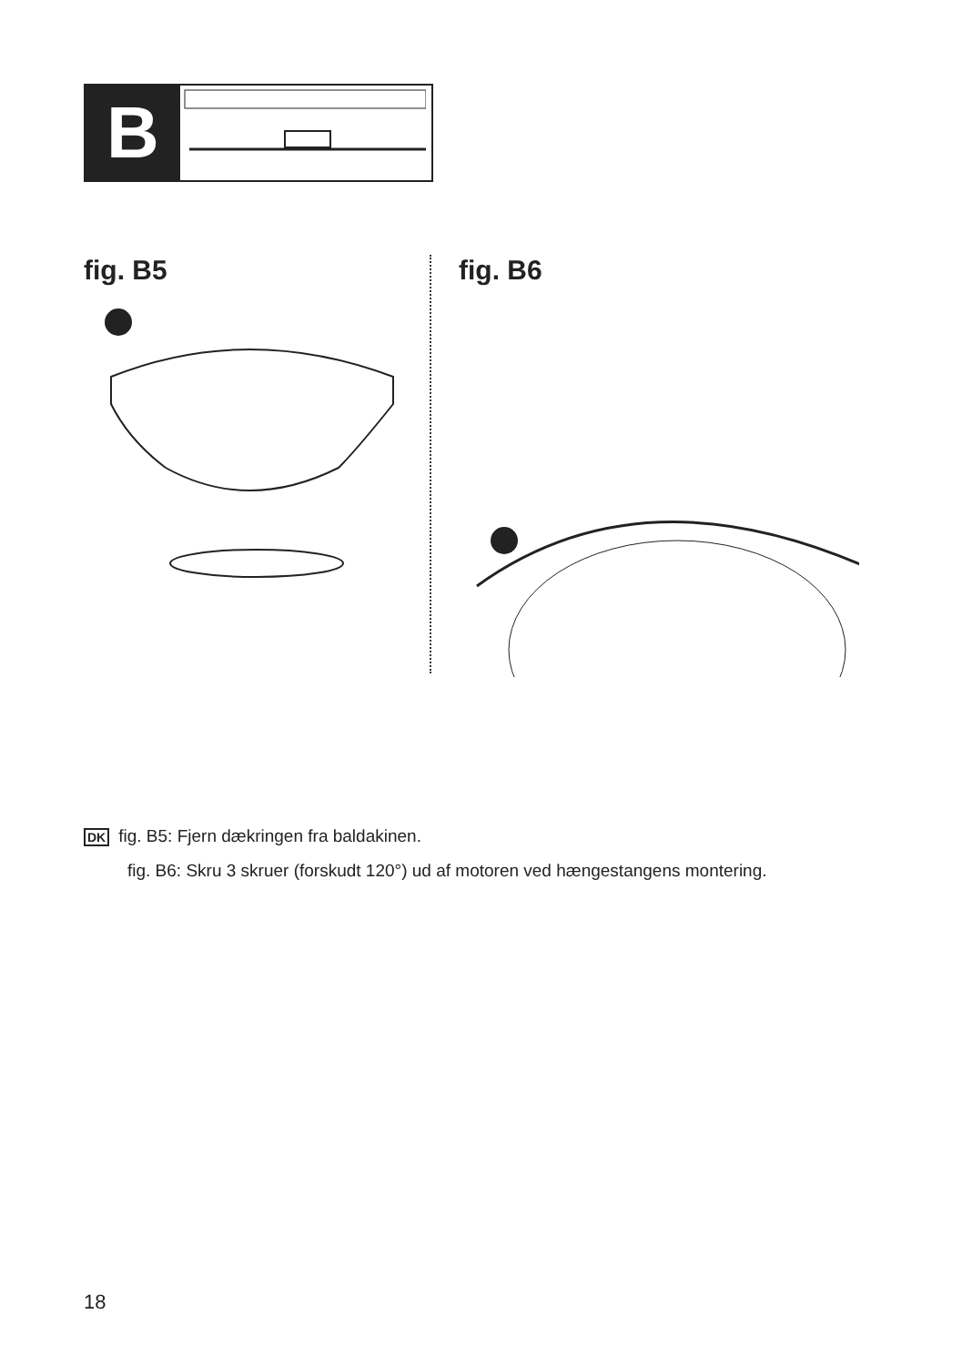B
fig. B5 fig. B6
DK fig. B5: Fjern dækringen fra baldakinen.
fig. B6: Skru 3 skruer (forskudt 120°) ud af motoren ved hængestangens montering.
18